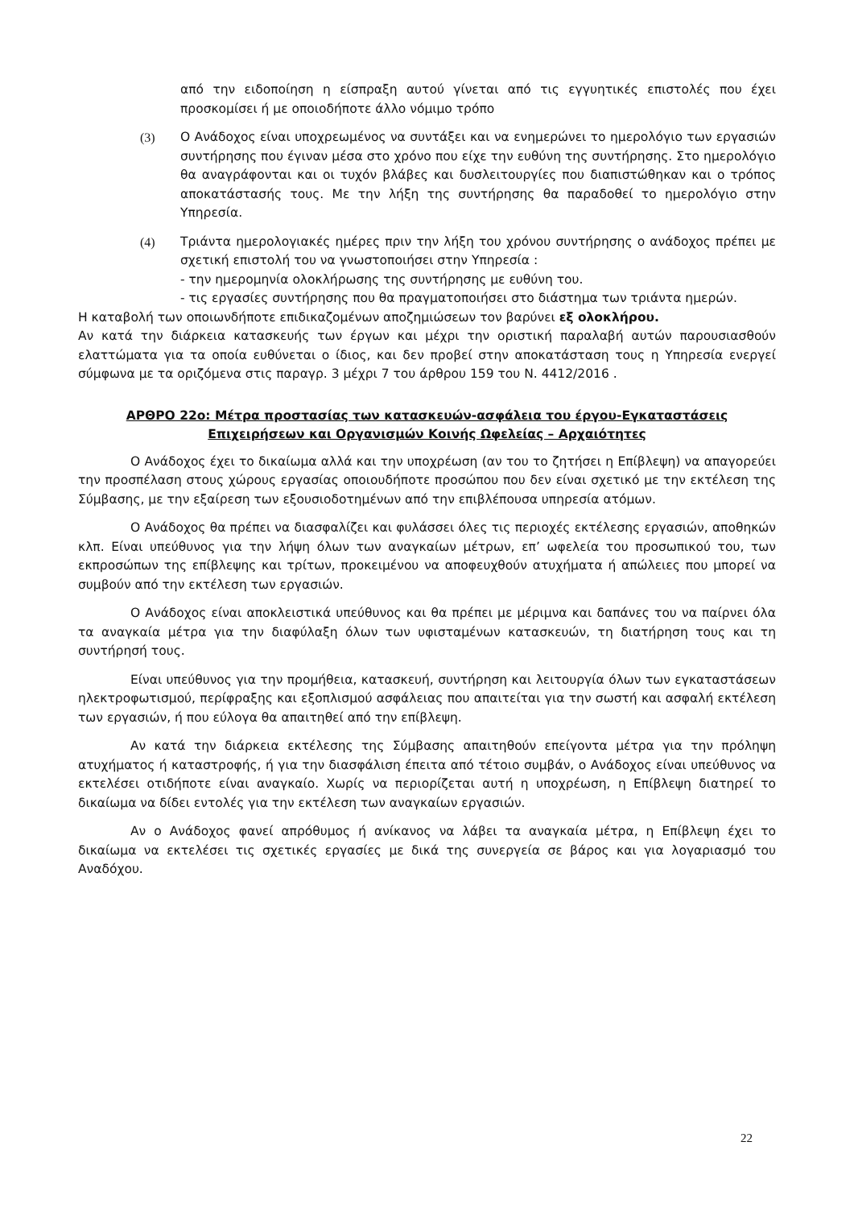από την ειδοποίηση η είσπραξη αυτού γίνεται από τις εγγυητικές επιστολές που έχει προσκομίσει ή με οποιοδήποτε άλλο νόμιμο τρόπο
(3) Ο Ανάδοχος είναι υποχρεωμένος να συντάξει και να ενημερώνει το ημερολόγιο των εργασιών συντήρησης που έγιναν μέσα στο χρόνο που είχε την ευθύνη της συντήρησης. Στο ημερολόγιο θα αναγράφονται και οι τυχόν βλάβες και δυσλειτουργίες που διαπιστώθηκαν και ο τρόπος αποκατάστασής τους. Με την λήξη της συντήρησης θα παραδοθεί το ημερολόγιο στην Υπηρεσία.
(4) Τριάντα ημερολογιακές ημέρες πριν την λήξη του χρόνου συντήρησης ο ανάδοχος πρέπει με σχετική επιστολή του να γνωστοποιήσει στην Υπηρεσία :
- την ημερομηνία ολοκλήρωσης της συντήρησης με ευθύνη του.
- τις εργασίες συντήρησης που θα πραγματοποιήσει στο διάστημα των τριάντα ημερών.
Η καταβολή των οποιωνδήποτε επιδικαζομένων αποζημιώσεων τον βαρύνει εξ ολοκλήρου.
Αν κατά την διάρκεια κατασκευής των έργων και μέχρι την οριστική παραλαβή αυτών παρουσιασθούν ελαττώματα για τα οποία ευθύνεται ο ίδιος, και δεν προβεί στην αποκατάσταση τους η Υπηρεσία ενεργεί σύμφωνα με τα οριζόμενα στις παραγρ. 3 μέχρι 7 του άρθρου 159 του Ν. 4412/2016 .
ΑΡΘΡΟ 22ο: Μέτρα προστασίας των κατασκευών-ασφάλεια του έργου-Εγκαταστάσεις Επιχειρήσεων και Οργανισμών Κοινής Ωφελείας – Αρχαιότητες
Ο Ανάδοχος έχει το δικαίωμα αλλά και την υποχρέωση (αν του το ζητήσει η Επίβλεψη) να απαγορεύει την προσπέλαση στους χώρους εργασίας οποιουδήποτε προσώπου που δεν είναι σχετικό με την εκτέλεση της Σύμβασης, με την εξαίρεση των εξουσιοδοτημένων από την επιβλέπουσα υπηρεσία ατόμων.
Ο Ανάδοχος θα πρέπει να διασφαλίζει και φυλάσσει όλες τις περιοχές εκτέλεσης εργασιών, αποθηκών κλπ. Είναι υπεύθυνος για την λήψη όλων των αναγκαίων μέτρων, επ’ ωφελεία του προσωπικού του, των εκπροσώπων της επίβλεψης και τρίτων, προκειμένου να αποφευχθούν ατυχήματα ή απώλειες που μπορεί να συμβούν από την εκτέλεση των εργασιών.
Ο Ανάδοχος είναι αποκλειστικά υπεύθυνος και θα πρέπει με μέριμνα και δαπάνες του να παίρνει όλα τα αναγκαία μέτρα για την διαφύλαξη όλων των υφισταμένων κατασκευών, τη διατήρηση τους και τη συντήρησή τους.
Είναι υπεύθυνος για την προμήθεια, κατασκευή, συντήρηση και λειτουργία όλων των εγκαταστάσεων ηλεκτροφωτισμού, περίφραξης και εξοπλισμού ασφάλειας που απαιτείται για την σωστή και ασφαλή εκτέλεση των εργασιών, ή που εύλογα θα απαιτηθεί από την επίβλεψη.
Αν κατά την διάρκεια εκτέλεσης της Σύμβασης απαιτηθούν επείγοντα μέτρα για την πρόληψη ατυχήματος ή καταστροφής, ή για την διασφάλιση έπειτα από τέτοιο συμβάν, ο Ανάδοχος είναι υπεύθυνος να εκτελέσει οτιδήποτε είναι αναγκαίο. Χωρίς να περιορίζεται αυτή η υποχρέωση, η Επίβλεψη διατηρεί το δικαίωμα να δίδει εντολές για την εκτέλεση των αναγκαίων εργασιών.
Αν ο Ανάδοχος φανεί απρόθυμος ή ανίκανος να λάβει τα αναγκαία μέτρα, η Επίβλεψη έχει το δικαίωμα να εκτελέσει τις σχετικές εργασίες με δικά της συνεργεία σε βάρος και για λογαριασμό του Αναδόχου.
22